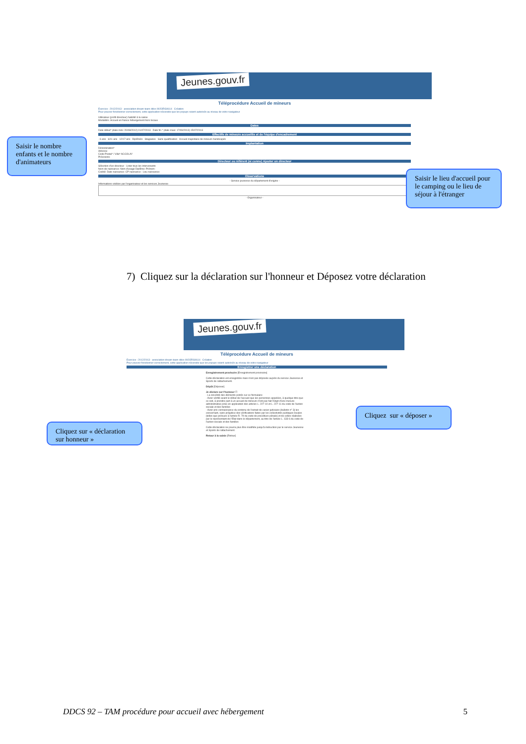Jeunes.gouv.fr
Téléprocédure Accueil de mineurs
Exercice : 2012/2013 - association dream team ddcs 092ORG0614 Création
Pour pouvoir fonctionner correctement, cette application nécessite que les popups soient autorisés au niveau de votre navigateur
Utilisateur (profil directeur) habilité à la saisie
Modalités: Accueil en france hébergement hors locaux
Dates
Date début* (date mini: 20/08/2012) 01/07/2013 Date fin * (date maxi: 17/09/2013) 15/07/2013
Effectifs de mineurs accueillis et de l'équipe d'encadrement
- 6 ans 6/11 ans 12/17 ans Diplômés Stagiaires Sans qualification Accueil majoritaire de mineurs handicapés
Implantation
Dénomination*
Adresse
Code Postal* / Ville* ACCOLAY
Précisions:
Directeur ou référent (si connu) Ajouter un directeur
Sélection d'un directeur Lister tous les intervenants
Nom de naissance: Nom d'usage Diplôme: Prénom:
Civilité: Date naissance: CP naissance : Lieu naissance:
Observations
- Service jeunesse du département d'origine -
Informations visibles par l'organisateur et les services Jeunesse
- Organisateur -
Saisir le nombre enfants et le nombre d'animateurs
Saisir le lieu d'accueil pour le camping ou le lieu de séjour à l'étranger
7) Cliquez sur la déclaration sur l'honneur et Déposez votre déclaration
Jeunes.gouv.fr
Téléprocédure Accueil de mineurs
Exercice : 2012/2013 - association dream team ddcs 092ORG0614 Création
Pour pouvoir fonctionner correctement, cette application nécessite que les popups soient autorisés au niveau de votre navigateur
Enregistrer une déclaration
Enregistrement provisoire [Enregistrement provisoire]
Cette déclaration est enregistrée mais n'est pas déposée auprès du service Jeunesse et Sports de rattachement.
Dépôt [Déposer]
Je déclare sur l'honneur ☐
- La sincérité des éléments portés sur ce formulaire
- Avoir vérifié avant le début de l'accueil que les personnes appelées, à quelque titre que ce soit, à prendre part à un accueil de mineurs n'ont pas fait l'objet d'une mesure administrative prise en application des articles L. 227-10 et L. 227-11 du code de l'action sociale et des familles
- Avoir pris connaissance du contenu de l'extrait de casier judiciaire (bulletin n° 3) les concernant, sans préjudice des vérifications faites par les collectivités publiques locales (telles que prévues à l'article R. 79 du code de procédure pénale) et de celles réalisées par le représentant de l'Etat dans le département, au titre de l'article L. 133-6 du code de l'action sociale et des familles
Cette déclaration ne pourra plus être modifiée jusqu'à instruction par le service Jeunesse et Sports de rattachement.
Retour à la saisie [Retour]
Cliquez sur « déclaration sur honneur »
Cliquez sur « déposer »
DDCS 92 – TAM procédure pour accueil avec hébergement 5